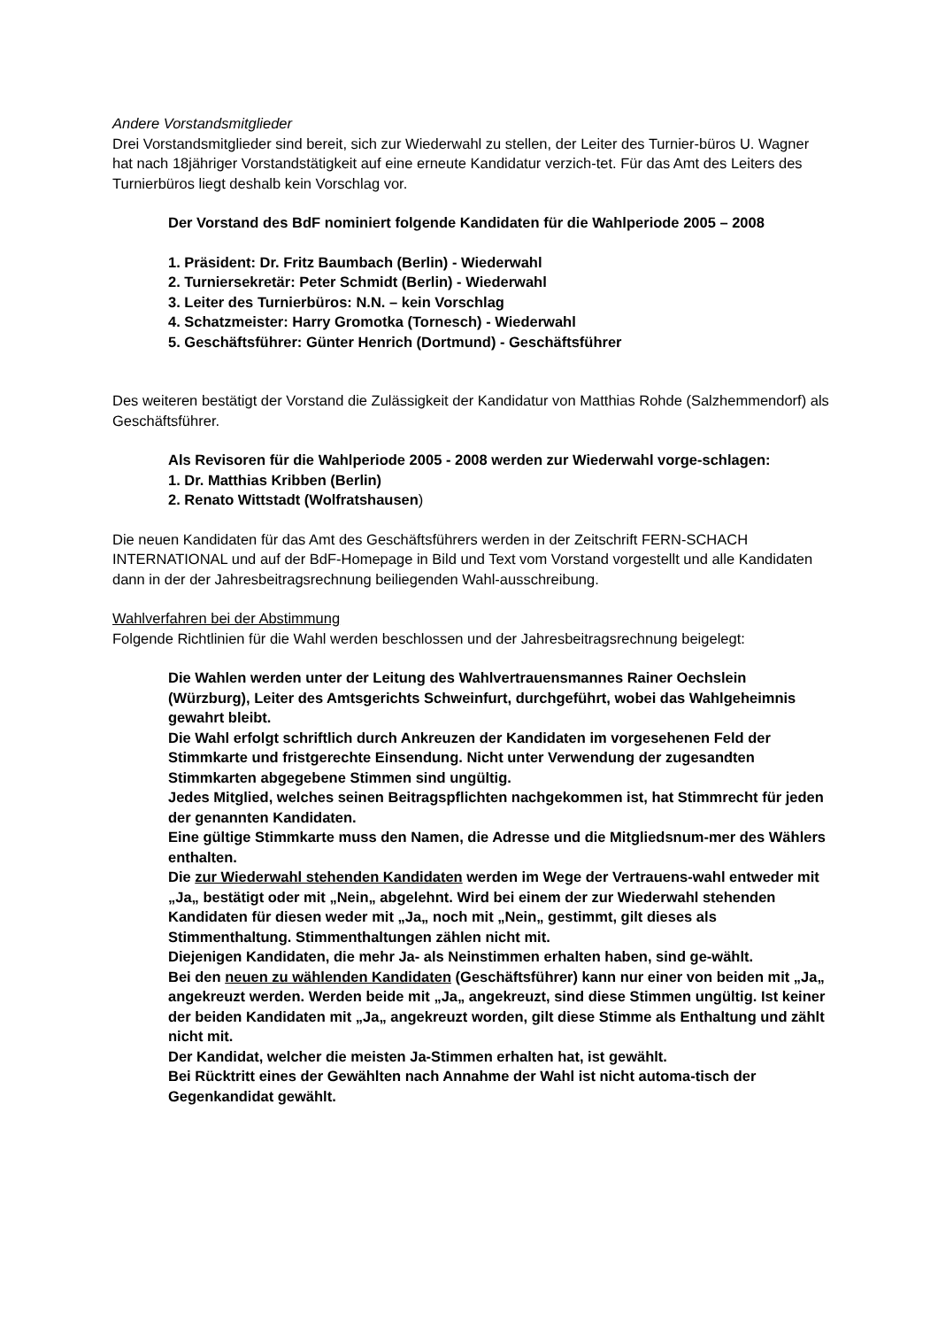Andere Vorstandsmitglieder
Drei Vorstandsmitglieder sind bereit, sich zur Wiederwahl zu stellen, der Leiter des Turnier-büros U. Wagner hat nach 18jähriger Vorstandstätigkeit auf eine erneute Kandidatur verzich-tet. Für das Amt des Leiters des Turnierbüros liegt deshalb kein Vorschlag vor.
Der Vorstand des BdF nominiert folgende Kandidaten für die Wahlperiode 2005 – 2008
1. Präsident: Dr. Fritz Baumbach (Berlin) - Wiederwahl
2. Turniersekretär: Peter Schmidt (Berlin) - Wiederwahl
3. Leiter des Turnierbüros: N.N. – kein Vorschlag
4. Schatzmeister: Harry Gromotka (Tornesch) - Wiederwahl
5. Geschäftsführer: Günter Henrich (Dortmund) - Geschäftsführer
Des weiteren bestätigt der Vorstand die Zulässigkeit der Kandidatur von Matthias Rohde (Salzhemmendorf) als Geschäftsführer.
Als Revisoren für die Wahlperiode 2005 - 2008 werden zur Wiederwahl vorge-schlagen:
1. Dr. Matthias Kribben (Berlin)
2. Renato Wittstadt (Wolfratshausen)
Die neuen Kandidaten für das Amt des Geschäftsführers werden in der Zeitschrift FERN-SCHACH INTERNATIONAL und auf der BdF-Homepage in Bild und Text vom Vorstand vorgestellt und alle Kandidaten dann in der der Jahresbeitragsrechnung beiliegenden Wahl-ausschreibung.
Wahlverfahren bei der Abstimmung
Folgende Richtlinien für die Wahl werden beschlossen und der Jahresbeitragsrechnung beigelegt:
Die Wahlen werden unter der Leitung des Wahlvertrauensmannes Rainer Oechslein (Würzburg), Leiter des Amtsgerichts Schweinfurt, durchgeführt, wobei das Wahlgeheimnis gewahrt bleibt.
Die Wahl erfolgt schriftlich durch Ankreuzen der Kandidaten im vorgesehenen Feld der Stimmkarte und fristgerechte Einsendung. Nicht unter Verwendung der zugesandten Stimmkarten abgegebene Stimmen sind ungültig.
Jedes Mitglied, welches seinen Beitragspflichten nachgekommen ist, hat Stimmrecht für jeden der genannten Kandidaten.
Eine gültige Stimmkarte muss den Namen, die Adresse und die Mitgliedsnum-mer des Wählers enthalten.
Die zur Wiederwahl stehenden Kandidaten werden im Wege der Vertrauens-wahl entweder mit „Ja„ bestätigt oder mit „Nein„ abgelehnt. Wird bei einem der zur Wiederwahl stehenden Kandidaten für diesen weder mit „Ja„ noch mit „Nein„ gestimmt, gilt dieses als Stimmenthaltung. Stimmenthaltungen zählen nicht mit.
Diejenigen Kandidaten, die mehr Ja- als Neinstimmen erhalten haben, sind ge-wählt.
Bei den neuen zu wählenden Kandidaten (Geschäftsführer) kann nur einer von beiden mit „Ja„ angekreuzt werden. Werden beide mit „Ja„ angekreuzt, sind diese Stimmen ungültig. Ist keiner der beiden Kandidaten mit „Ja„ angekreuzt worden, gilt diese Stimme als Enthaltung und zählt nicht mit.
Der Kandidat, welcher die meisten Ja-Stimmen erhalten hat, ist gewählt.
Bei Rücktritt eines der Gewählten nach Annahme der Wahl ist nicht automa-tisch der Gegenkandidat gewählt.